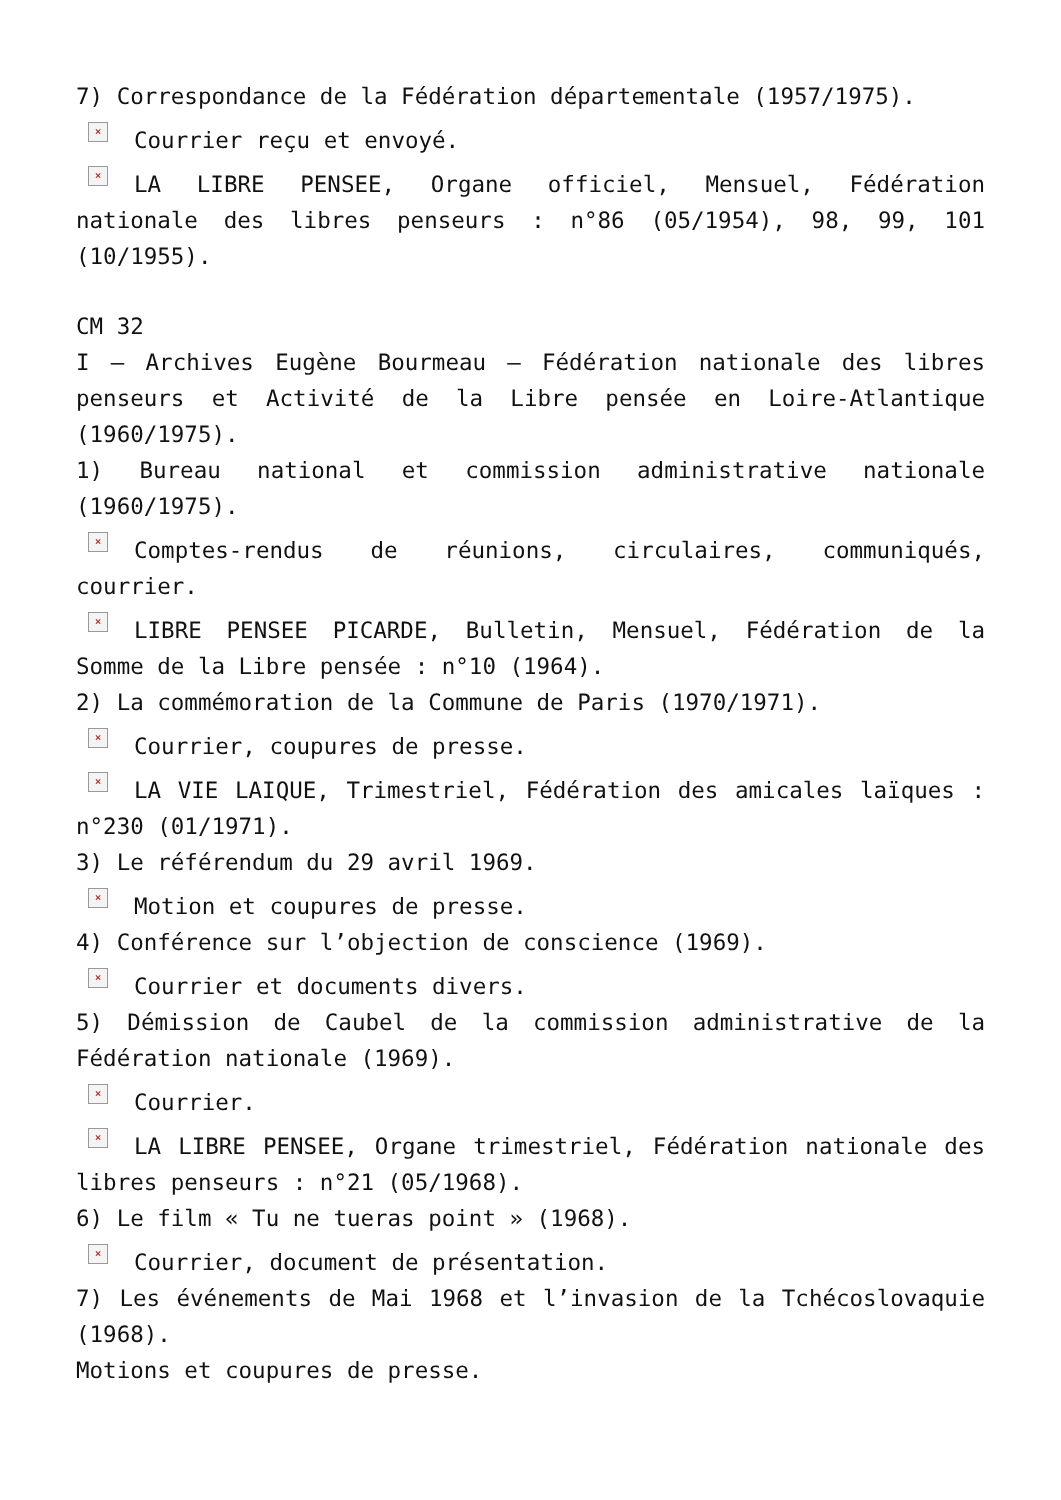7) Correspondance de la Fédération départementale (1957/1975).
× Courrier reçu et envoyé.
× LA LIBRE PENSEE, Organe officiel, Mensuel, Fédération nationale des libres penseurs : n°86 (05/1954), 98, 99, 101 (10/1955).
CM 32
I – Archives Eugène Bourmeau – Fédération nationale des libres penseurs et Activité de la Libre pensée en Loire-Atlantique (1960/1975).
1) Bureau national et commission administrative nationale (1960/1975).
× Comptes-rendus de réunions, circulaires, communiqués, courrier.
× LIBRE PENSEE PICARDE, Bulletin, Mensuel, Fédération de la Somme de la Libre pensée : n°10 (1964).
2) La commémoration de la Commune de Paris (1970/1971).
× Courrier, coupures de presse.
× LA VIE LAIQUE, Trimestriel, Fédération des amicales laïques : n°230 (01/1971).
3) Le référendum du 29 avril 1969.
× Motion et coupures de presse.
4) Conférence sur l’objection de conscience (1969).
× Courrier et documents divers.
5) Démission de Caubel de la commission administrative de la Fédération nationale (1969).
× Courrier.
× LA LIBRE PENSEE, Organe trimestriel, Fédération nationale des libres penseurs : n°21 (05/1968).
6) Le film « Tu ne tueras point » (1968).
× Courrier, document de présentation.
7) Les événements de Mai 1968 et l’invasion de la Tchécoslovaquie (1968).
Motions et coupures de presse.